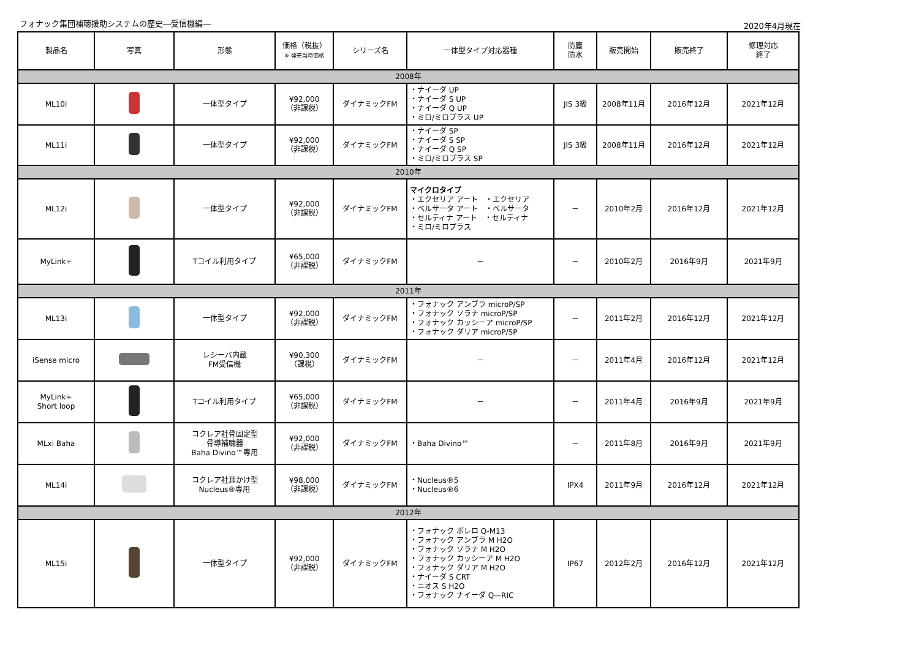フォナック集団補聴援助システムの歴史―受信機編―
2020年4月現在
| 製品名 | 写真 | 形態 | 価格（税抜） ※ 発売当時価格 | シリーズ名 | 一体型タイプ対応器種 | 防塵 防水 | 販売開始 | 販売終了 | 修理対応 終了 |
| --- | --- | --- | --- | --- | --- | --- | --- | --- | --- |
| 2008年 | | | | | | | | | |
| ML10i | | 一体型タイプ | ¥92,000 （非課税） | ダイナミックFM | ・ナイーダ UP ・ナイーダ S UP ・ナイーダ Q UP ・ミロ/ミロプラス UP | JIS 3級 | 2008年11月 | 2016年12月 | 2021年12月 |
| ML11i | | 一体型タイプ | ¥92,000 （非課税） | ダイナミックFM | ・ナイーダ SP ・ナイーダ S SP ・ナイーダ Q SP ・ミロ/ミロプラス SP | JIS 3級 | 2008年11月 | 2016年12月 | 2021年12月 |
| 2010年 | | | | | | | | | |
| ML12i | | 一体型タイプ | ¥92,000 （非課税） | ダイナミックFM | マイクロタイプ ・エクセリア アート ・エクセリア ・ベルサータ アート ・ベルサータ ・セルティナ アート ・セルティナ ・ミロ/ミロプラス | － | 2010年2月 | 2016年12月 | 2021年12月 |
| MyLink+ | | Tコイル利用タイプ | ¥65,000 （非課税） | ダイナミックFM | － | － | 2010年2月 | 2016年9月 | 2021年9月 |
| 2011年 | | | | | | | | | |
| ML13i | | 一体型タイプ | ¥92,000 （非課税） | ダイナミックFM | ・フォナック アンブラ microP/SP ・フォナック ソラナ microP/SP ・フォナック カッシーア microP/SP ・フォナック ダリア microP/SP | － | 2011年2月 | 2016年12月 | 2021年12月 |
| iSense micro | | レシーバ内蔵 FM受信機 | ¥90,300 （課税） | ダイナミックFM | － | － | 2011年4月 | 2016年12月 | 2021年12月 |
| MyLink+ Short loop | | Tコイル利用タイプ | ¥65,000 （非課税） | ダイナミックFM | － | － | 2011年4月 | 2016年9月 | 2021年9月 |
| MLxi Baha | | コクレア社骨固定型 骨導補聴器 Baha Divino™専用 | ¥92,000 （非課税） | ダイナミックFM | ・Baha Divino™ | － | 2011年8月 | 2016年9月 | 2021年9月 |
| ML14i | | コクレア社耳かけ型 Nucleus®専用 | ¥98,000 （非課税） | ダイナミックFM | ・Nucleus®5 ・Nucleus®6 | IPX4 | 2011年9月 | 2016年12月 | 2021年12月 |
| 2012年 | | | | | | | | | |
| ML15i | | 一体型タイプ | ¥92,000 （非課税） | ダイナミックFM | ・フォナック ボレロ Q-M13 ・フォナック アンブラ M H2O ・フォナック ソラナ M H2O ・フォナック カッシーア M H2O ・フォナック ダリア M H2O ・ナイーダ S CRT ・ニオス S H2O ・フォナック ナイーダ Q―RIC | IP67 | 2012年2月 | 2016年12月 | 2021年12月 |